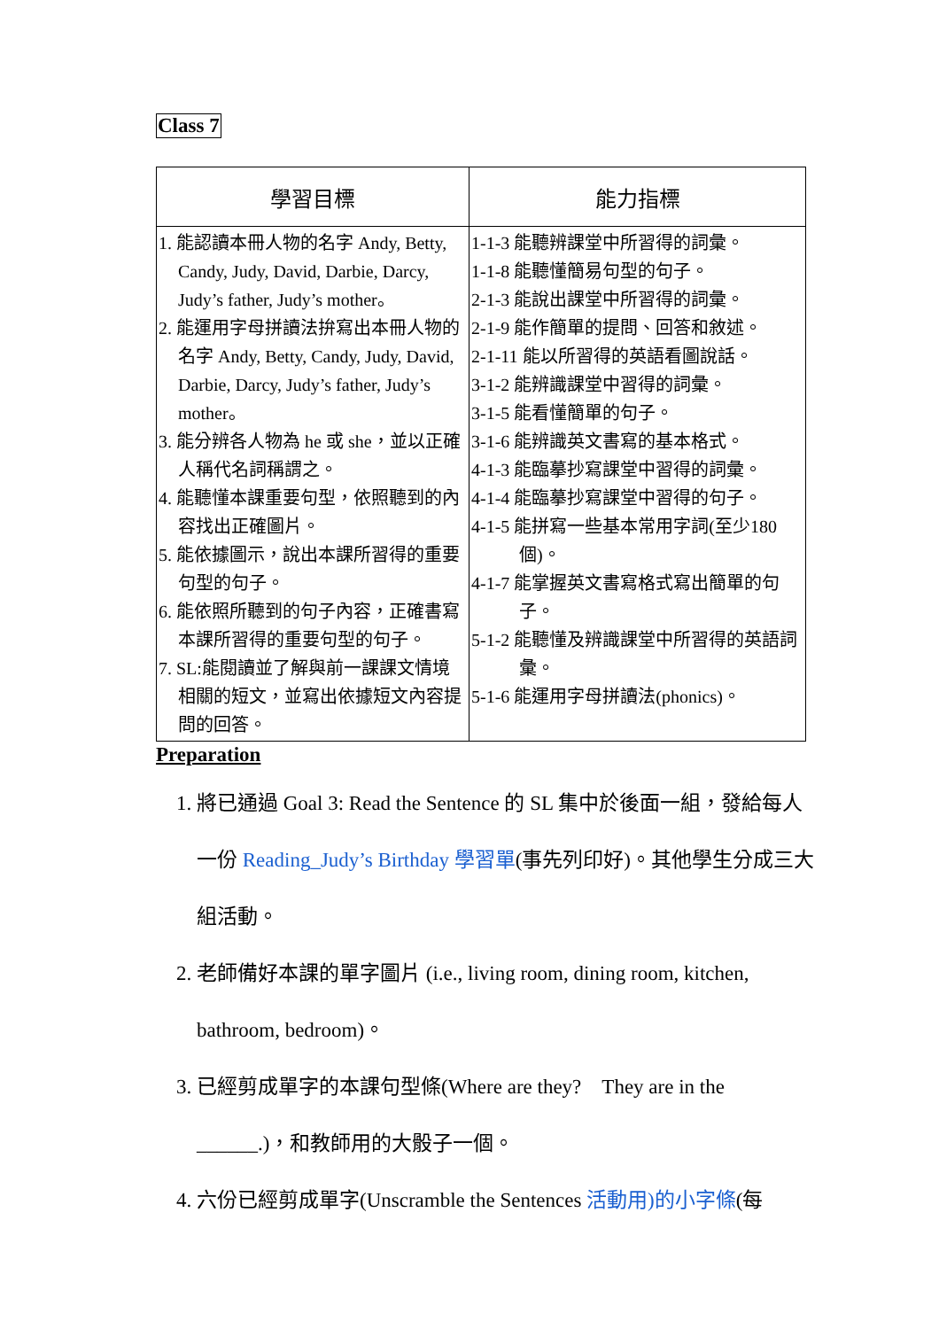Class 7
| 學習目標 | 能力指標 |
| --- | --- |
| 1. 能認讀本冊人物的名字 Andy, Betty, Candy, Judy, David, Darbie, Darcy, Judy’s father, Judy’s mother。 2. 能運用字母拼讀法拚寫出本冊人物的名字 Andy, Betty, Candy, Judy, David, Darbie, Darcy, Judy’s father, Judy’s mother。 3. 能分辨各人物為 he 或 she，並以正確人稱代名詞稱謂之。 4. 能聽懂本課重要句型，依照聽到的內容找出正確圖片。 5. 能依據圖示，說出本課所習得的重要句型的句子。 6. 能依照所聽到的句子內容，正確書寫本課所習得的重要句型的句子。 7. SL:能閱讀並了解與前一課課文情境相關的短文，並寫出依據短文內容提問的回答。 | 1-1-3 能聽辨課堂中所習得的詞彙。 1-1-8 能聽懂簡易句型的句子。 2-1-3 能說出課堂中所習得的詞彙。 2-1-9 能作簡單的提問、回答和敘述。 2-1-11 能以所習得的英語看圖說話。 3-1-2 能辨識課堂中習得的詞彙。 3-1-5 能看懂簡單的句子。 3-1-6 能辨識英文書寫的基本格式。 4-1-3 能臨摹抄寫課堂中習得的詞彙。 4-1-4 能臨摹抄寫課堂中習得的句子。 4-1-5 能拼寫一些基本常用字詞(至少180個)。 4-1-7 能掌握英文書寫格式寫出簡單的句子。 5-1-2 能聽懂及辨識課堂中所習得的英語詞彙。 5-1-6 能運用字母拼讀法(phonics)。 |
Preparation
1. 將已通過 Goal 3: Read the Sentence 的 SL 集中於後面一組，發給每人一份 Reading_Judy’s Birthday 學習單(事先列印好)。其他學生分成三大組活動。
2. 老師備好本課的單字圖片 (i.e., living room, dining room, kitchen, bathroom, bedroom)。
3. 已經剪成單字的本課句型條(Where are they?　They are in the ______.)，和教師用的大骰子一個。
4. 六份已經剪成單字(Unscramble the Sentences 活動用)的小字條(每